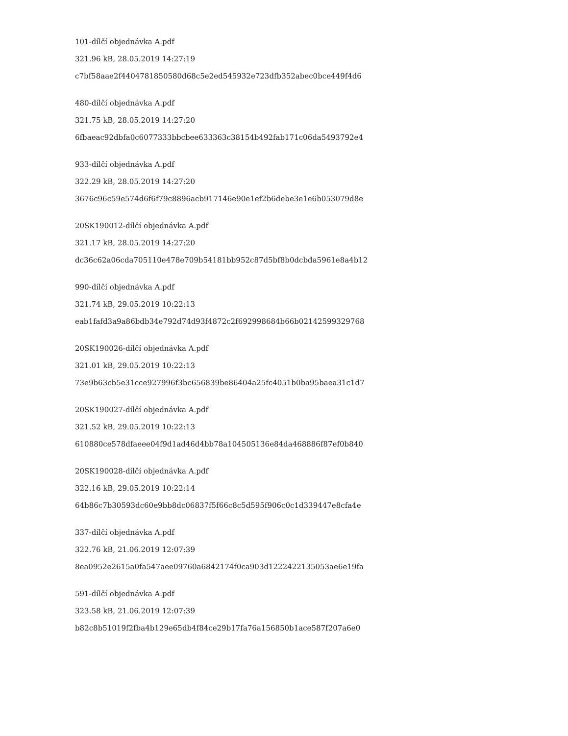101-dílčí objednávka A.pdf
321.96 kB, 28.05.2019 14:27:19
c7bf58aae2f4404781850580d68c5e2ed545932e723dfb352abec0bce449f4d6
480-dílčí objednávka A.pdf
321.75 kB, 28.05.2019 14:27:20
6fbaeac92dbfa0c6077333bbcbee633363c38154b492fab171c06da5493792e4
933-dílčí objednávka A.pdf
322.29 kB, 28.05.2019 14:27:20
3676c96c59e574d6f6f79c8896acb917146e90e1ef2b6debe3e1e6b053079d8e
20SK190012-dílčí objednávka A.pdf
321.17 kB, 28.05.2019 14:27:20
dc36c62a06cda705110e478e709b54181bb952c87d5bf8b0dcbda5961e8a4b12
990-dílčí objednávka A.pdf
321.74 kB, 29.05.2019 10:22:13
eab1fafd3a9a86bdb34e792d74d93f4872c2f692998684b66b02142599329768
20SK190026-dílčí objednávka A.pdf
321.01 kB, 29.05.2019 10:22:13
73e9b63cb5e31cce927996f3bc656839be86404a25fc4051b0ba95baea31c1d7
20SK190027-dílčí objednávka A.pdf
321.52 kB, 29.05.2019 10:22:13
610880ce578dfaeee04f9d1ad46d4bb78a104505136e84da468886f87ef0b840
20SK190028-dílčí objednávka A.pdf
322.16 kB, 29.05.2019 10:22:14
64b86c7b30593dc60e9bb8dc06837f5f66c8c5d595f906c0c1d339447e8cfa4e
337-dílčí objednávka A.pdf
322.76 kB, 21.06.2019 12:07:39
8ea0952e2615a0fa547aee09760a6842174f0ca903d1222422135053ae6e19fa
591-dílčí objednávka A.pdf
323.58 kB, 21.06.2019 12:07:39
b82c8b51019f2fba4b129e65db4f84ce29b17fa76a156850b1ace587f207a6e0